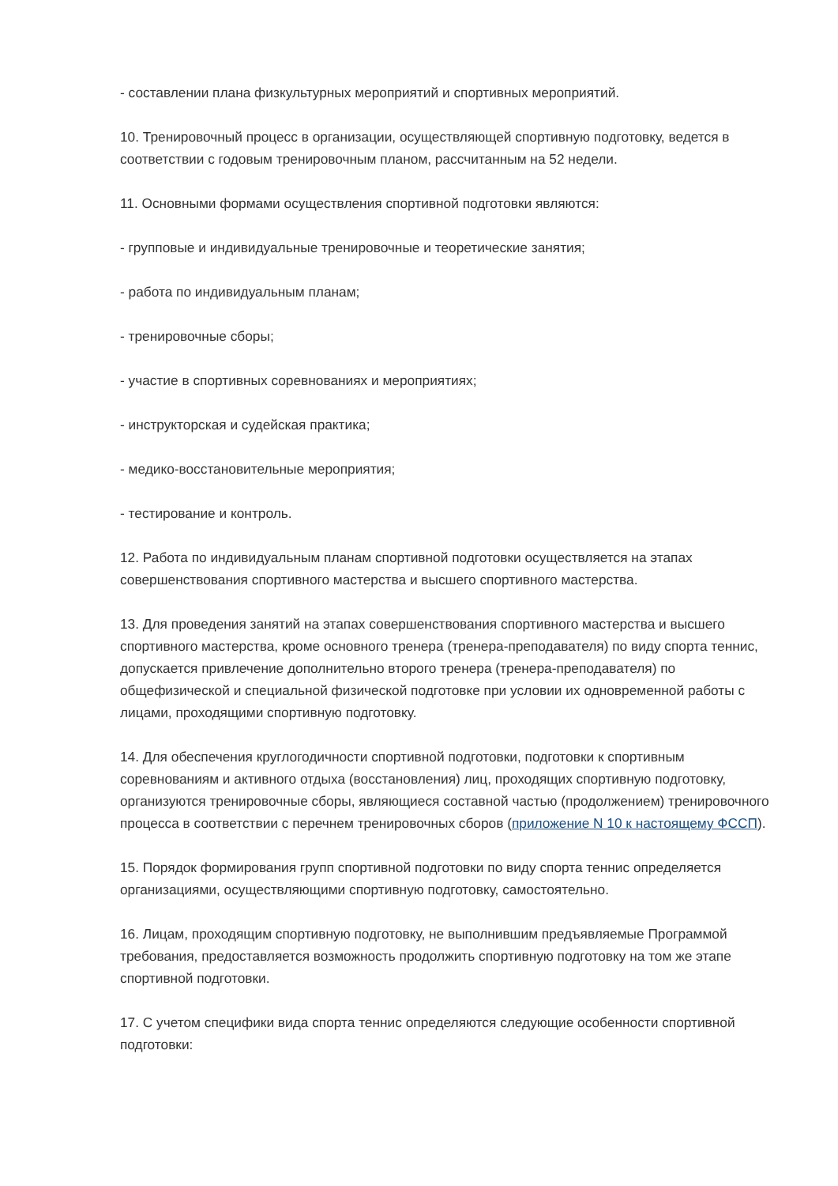- составлении плана физкультурных мероприятий и спортивных мероприятий.
10. Тренировочный процесс в организации, осуществляющей спортивную подготовку, ведется в соответствии с годовым тренировочным планом, рассчитанным на 52 недели.
11. Основными формами осуществления спортивной подготовки являются:
- групповые и индивидуальные тренировочные и теоретические занятия;
- работа по индивидуальным планам;
- тренировочные сборы;
- участие в спортивных соревнованиях и мероприятиях;
- инструкторская и судейская практика;
- медико-восстановительные мероприятия;
- тестирование и контроль.
12. Работа по индивидуальным планам спортивной подготовки осуществляется на этапах совершенствования спортивного мастерства и высшего спортивного мастерства.
13. Для проведения занятий на этапах совершенствования спортивного мастерства и высшего спортивного мастерства, кроме основного тренера (тренера-преподавателя) по виду спорта теннис, допускается привлечение дополнительно второго тренера (тренера-преподавателя) по общефизической и специальной физической подготовке при условии их одновременной работы с лицами, проходящими спортивную подготовку.
14. Для обеспечения круглогодичности спортивной подготовки, подготовки к спортивным соревнованиям и активного отдыха (восстановления) лиц, проходящих спортивную подготовку, организуются тренировочные сборы, являющиеся составной частью (продолжением) тренировочного процесса в соответствии с перечнем тренировочных сборов (приложение N 10 к настоящему ФССП).
15. Порядок формирования групп спортивной подготовки по виду спорта теннис определяется организациями, осуществляющими спортивную подготовку, самостоятельно.
16. Лицам, проходящим спортивную подготовку, не выполнившим предъявляемые Программой требования, предоставляется возможность продолжить спортивную подготовку на том же этапе спортивной подготовки.
17. С учетом специфики вида спорта теннис определяются следующие особенности спортивной подготовки: